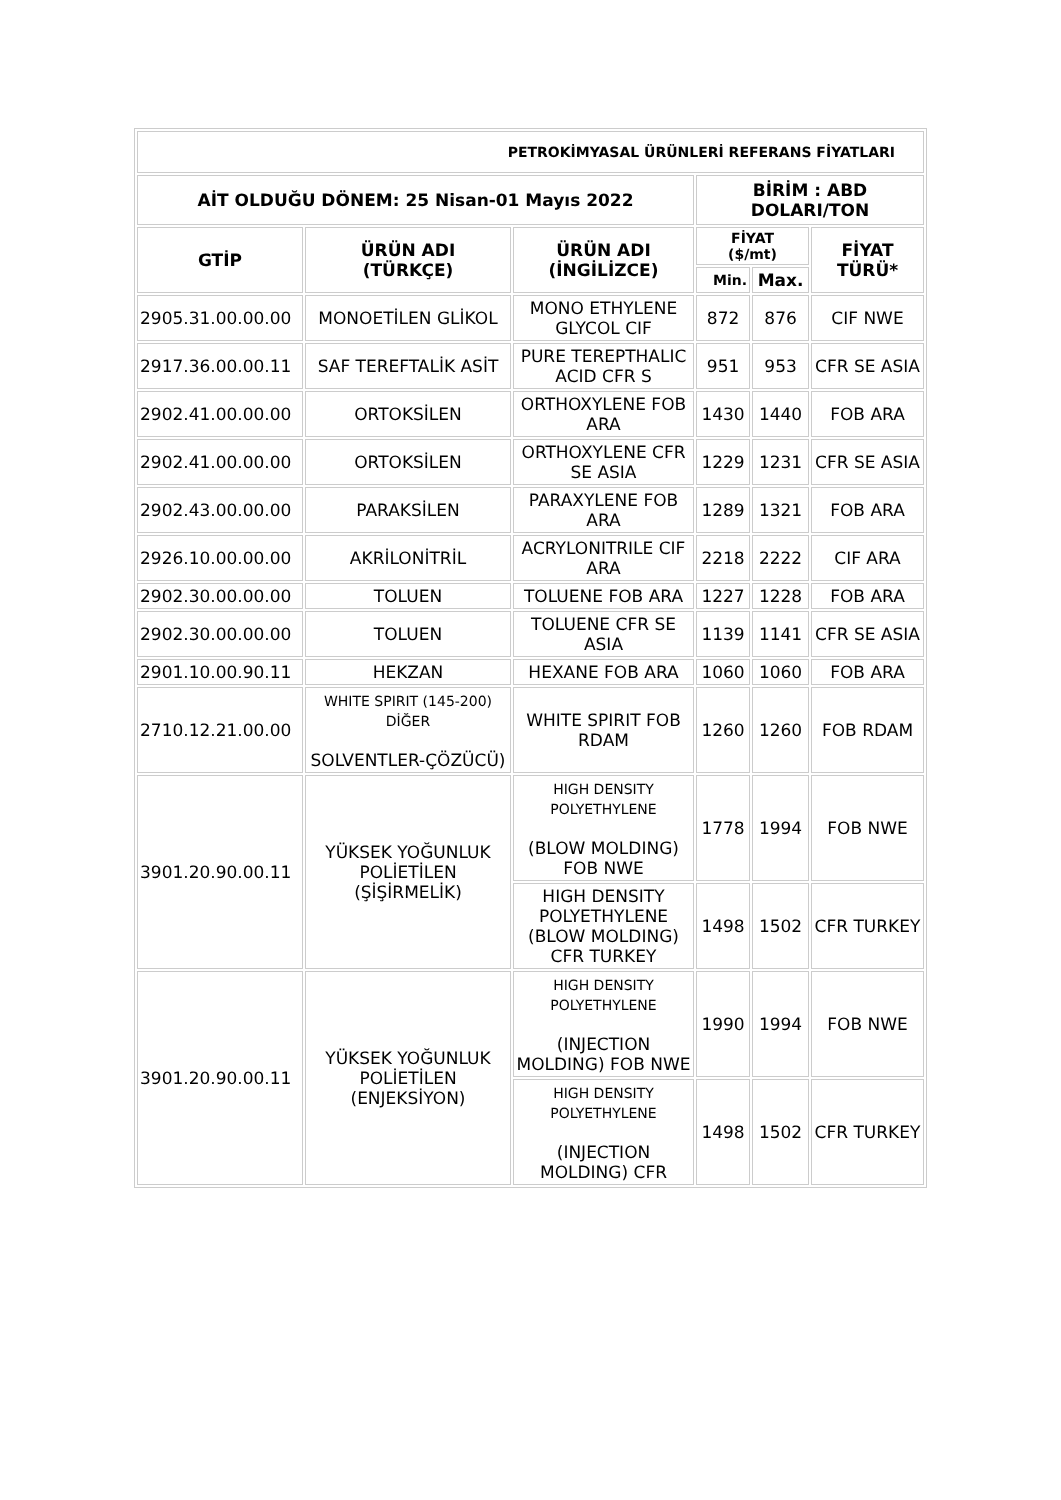| PETROKİMYASAL ÜRÜNLERİ REFERANS FİYATLARI | | | | | |
| --- | --- | --- | --- | --- | --- |
| AİT OLDUĞU DÖNEM: 25 Nisan-01 Mayıs 2022 | | | BİRİM : ABD DOLARI/TON | | |
| GTİP | ÜRÜN ADI (TÜRKÇE) | ÜRÜN ADI (İNGİLİZCE) | FİYAT ($/mt) | | FİYAT TÜRÜ* |
| | | | Min. | Max. | |
| 2905.31.00.00.00 | MONOETİLEN GLİKOL | MONO ETHYLENE GLYCOL CIF | 872 | 876 | CIF NWE |
| 2917.36.00.00.11 | SAF TEREFTALİK ASİT | PURE TEREPTHALIC ACID CFR S | 951 | 953 | CFR SE ASIA |
| 2902.41.00.00.00 | ORTOKSİLEN | ORTHOXYLENE FOB ARA | 1430 | 1440 | FOB ARA |
| 2902.41.00.00.00 | ORTOKSİLEN | ORTHOXYLENE CFR SE ASIA | 1229 | 1231 | CFR SE ASIA |
| 2902.43.00.00.00 | PARAKSİLEN | PARAXYLENE FOB ARA | 1289 | 1321 | FOB ARA |
| 2926.10.00.00.00 | AKRİLONİTRİL | ACRYLONITRILE CIF ARA | 2218 | 2222 | CIF ARA |
| 2902.30.00.00.00 | TOLUEN | TOLUENE FOB ARA | 1227 | 1228 | FOB ARA |
| 2902.30.00.00.00 | TOLUEN | TOLUENE CFR SE ASIA | 1139 | 1141 | CFR SE ASIA |
| 2901.10.00.90.11 | HEKZAN | HEXANE FOB ARA | 1060 | 1060 | FOB ARA |
| 2710.12.21.00.00 | WHITE SPIRIT (145-200) DİĞER SOLVENTLER-ÇÖZÜCÜ) | WHITE SPIRIT FOB RDAM | 1260 | 1260 | FOB RDAM |
| 3901.20.90.00.11 | YÜKSEK YOĞUNLUK POLİETİLEN (ŞİŞİRMELİK) | HIGH DENSITY POLYETHYLENE (BLOW MOLDING) FOB NWE | 1778 | 1994 | FOB NWE |
| | | HIGH DENSITY POLYETHYLENE (BLOW MOLDING) CFR TURKEY | 1498 | 1502 | CFR TURKEY |
| 3901.20.90.00.11 | YÜKSEK YOĞUNLUK POLİETİLEN (ENJEKSİYON) | HIGH DENSITY POLYETHYLENE (INJECTION MOLDING) FOB NWE | 1990 | 1994 | FOB NWE |
| | | HIGH DENSITY POLYETHYLENE (INJECTION MOLDING) CFR | 1498 | 1502 | CFR TURKEY |